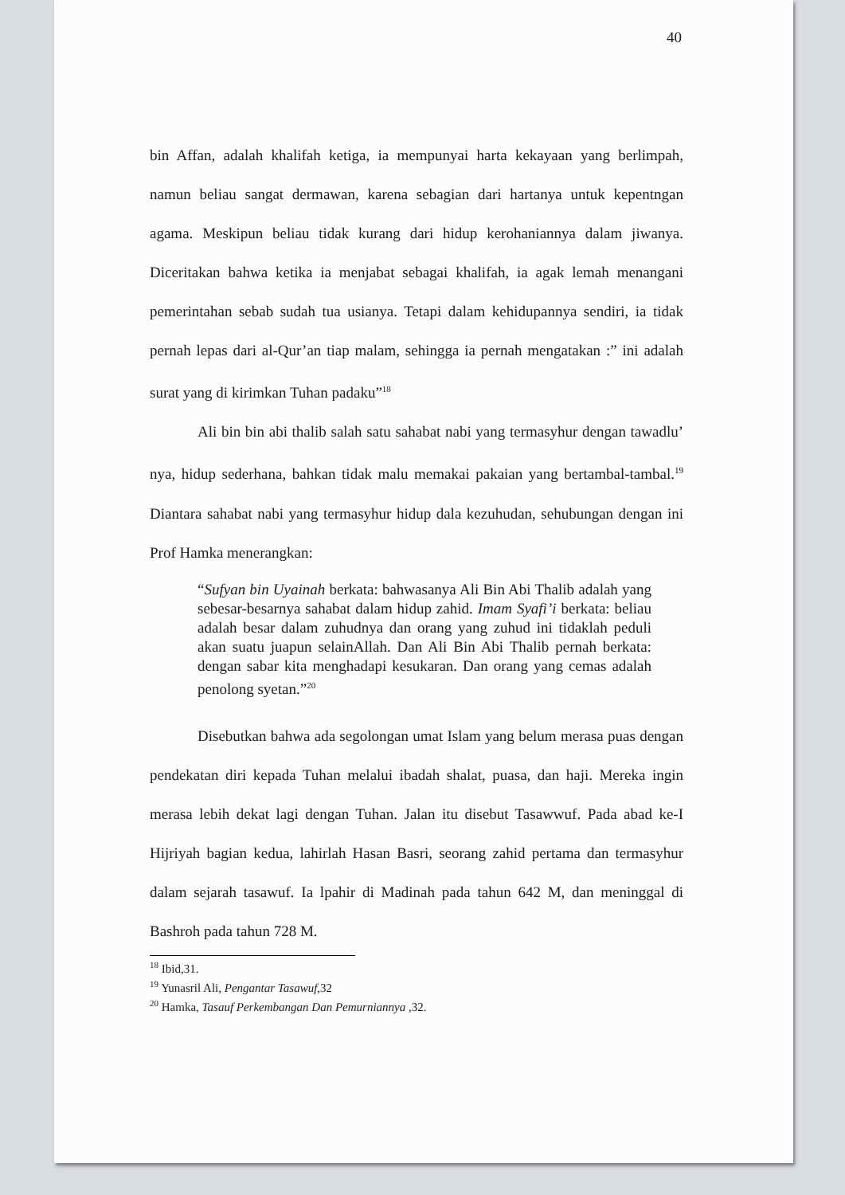40
bin Affan, adalah khalifah ketiga, ia mempunyai harta kekayaan yang berlimpah, namun beliau sangat dermawan, karena sebagian dari hartanya untuk kepentngan agama. Meskipun beliau tidak kurang dari hidup kerohaniannya dalam jiwanya. Diceritakan bahwa ketika ia menjabat sebagai khalifah, ia agak lemah menangani pemerintahan sebab sudah tua usianya. Tetapi dalam kehidupannya sendiri, ia tidak pernah lepas dari al-Qur’an tiap malam, sehingga ia pernah mengatakan :” ini adalah surat yang di kirimkan Tuhan padaku”<sup>18</sup>
Ali bin bin abi thalib salah satu sahabat nabi yang termasyhur dengan tawadlu’ nya, hidup sederhana, bahkan tidak malu memakai pakaian yang bertambal-tambal.<sup>19</sup> Diantara sahabat nabi yang termasyhur hidup dala kezuhudan, sehubungan dengan ini Prof Hamka menerangkan:
“Sufyan bin Uyainah berkata: bahwasanya Ali Bin Abi Thalib adalah yang sebesar-besarnya sahabat dalam hidup zahid. Imam Syafi’i berkata: beliau adalah besar dalam zuhudnya dan orang yang zuhud ini tidaklah peduli akan suatu juapun selainAllah. Dan Ali Bin Abi Thalib pernah berkata: dengan sabar kita menghadapi kesukaran. Dan orang yang cemas adalah penolong syetan.”<sup>20</sup>
Disebutkan bahwa ada segolongan umat Islam yang belum merasa puas dengan pendekatan diri kepada Tuhan melalui ibadah shalat, puasa, dan haji. Mereka ingin merasa lebih dekat lagi dengan Tuhan. Jalan itu disebut Tasawwuf. Pada abad ke-I Hijriyah bagian kedua, lahirlah Hasan Basri, seorang zahid pertama dan termasyhur dalam sejarah tasawuf. Ia lpahir di Madinah pada tahun 642 M, dan meninggal di Bashroh pada tahun 728 M.
<sup>18</sup> Ibid,31.
<sup>19</sup> Yunasril Ali, Pengantar Tasawuf,32
<sup>20</sup> Hamka, Tasauf Perkembangan Dan Pemurniannya ,32.